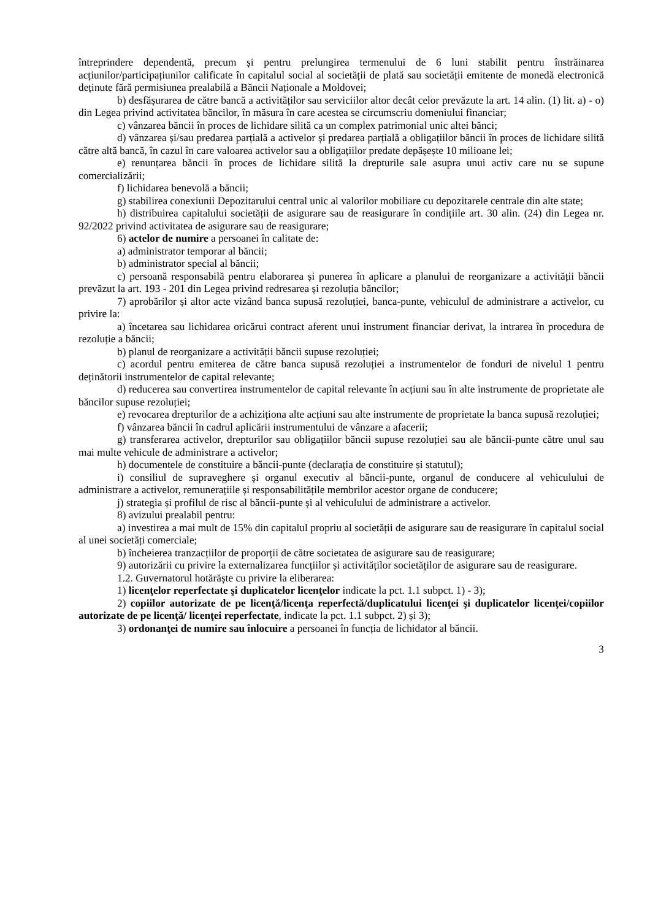întreprindere dependentă, precum și pentru prelungirea termenului de 6 luni stabilit pentru înstrăinarea acțiunilor/participațiunilor calificate în capitalul social al societății de plată sau societății emitente de monedă electronică deținute fără permisiunea prealabilă a Băncii Naționale a Moldovei;
b) desfășurarea de către bancă a activităților sau serviciilor altor decât celor prevăzute la art. 14 alin. (1) lit. a) - o) din Legea privind activitatea băncilor, în măsura în care acestea se circumscriu domeniului financiar;
c) vânzarea băncii în proces de lichidare silită ca un complex patrimonial unic altei bănci;
d) vânzarea și/sau predarea parțială a activelor și predarea parțială a obligațiilor băncii în proces de lichidare silită către altă bancă, în cazul în care valoarea activelor sau a obligațiilor predate depășește 10 milioane lei;
e) renunțarea băncii în proces de lichidare silită la drepturile sale asupra unui activ care nu se supune comercializării;
f) lichidarea benevolă a băncii;
g) stabilirea conexiunii Depozitarului central unic al valorilor mobiliare cu depozitarele centrale din alte state;
h) distribuirea capitalului societății de asigurare sau de reasigurare în condițiile art. 30 alin. (24) din Legea nr. 92/2022 privind activitatea de asigurare sau de reasigurare;
6) actelor de numire a persoanei în calitate de:
a) administrator temporar al băncii;
b) administrator special al băncii;
c) persoană responsabilă pentru elaborarea și punerea în aplicare a planului de reorganizare a activității băncii prevăzut la art. 193 - 201 din Legea privind redresarea și rezoluția băncilor;
7) aprobărilor și altor acte vizând banca supusă rezoluției, banca-punte, vehiculul de administrare a activelor, cu privire la:
a) încetarea sau lichidarea oricărui contract aferent unui instrument financiar derivat, la intrarea în procedura de rezoluție a băncii;
b) planul de reorganizare a activității băncii supuse rezoluției;
c) acordul pentru emiterea de către banca supusă rezoluției a instrumentelor de fonduri de nivelul 1 pentru deținătorii instrumentelor de capital relevante;
d) reducerea sau convertirea instrumentelor de capital relevante în acțiuni sau în alte instrumente de proprietate ale băncilor supuse rezoluției;
e) revocarea drepturilor de a achiziționa alte acțiuni sau alte instrumente de proprietate la banca supusă rezoluției;
f) vânzarea băncii în cadrul aplicării instrumentului de vânzare a afacerii;
g) transferarea activelor, drepturilor sau obligațiilor băncii supuse rezoluției sau ale băncii-punte către unul sau mai multe vehicule de administrare a activelor;
h) documentele de constituire a băncii-punte (declarația de constituire și statutul);
i) consiliul de supraveghere și organul executiv al băncii-punte, organul de conducere al vehiculului de administrare a activelor, remunerațiile și responsabilitățile membrilor acestor organe de conducere;
j) strategia și profilul de risc al băncii-punte și al vehiculului de administrare a activelor.
8) avizului prealabil pentru:
a) investirea a mai mult de 15% din capitalul propriu al societății de asigurare sau de reasigurare în capitalul social al unei societăți comerciale;
b) încheierea tranzacțiilor de proporții de către societatea de asigurare sau de reasigurare;
9) autorizării cu privire la externalizarea funcțiilor și activităților societăților de asigurare sau de reasigurare.
1.2. Guvernatorul hotărăște cu privire la eliberarea:
1) licenţelor reperfectate şi duplicatelor licenţelor indicate la pct. 1.1 subpct. 1) - 3);
2) copiilor autorizate de pe licenţă/licenţa reperfectă/duplicatului licenţei şi duplicatelor licenţei/copiilor autorizate de pe licenţă/ licenţei reperfectate, indicate la pct. 1.1 subpct. 2) și 3);
3) ordonanţei de numire sau înlocuire a persoanei în funcția de lichidator al băncii.
3